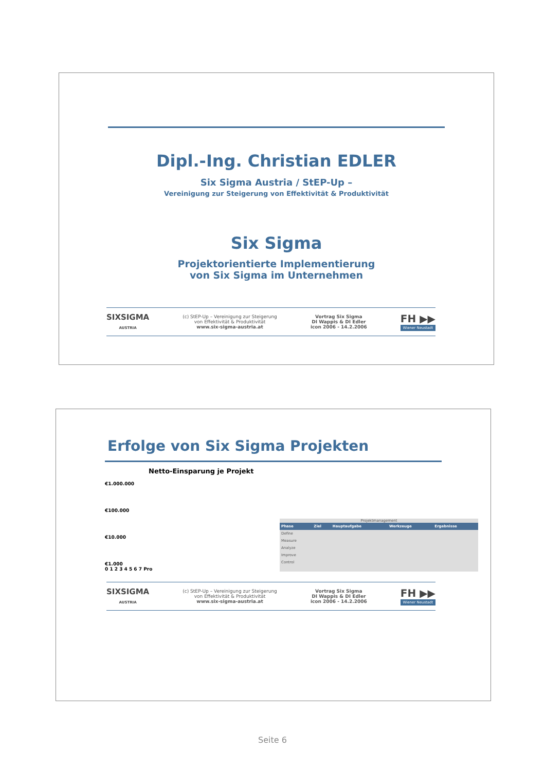Dipl.-Ing. Christian EDLER
Six Sigma Austria / StEP-Up –
Vereinigung zur Steigerung von Effektivität & Produktivität
Six Sigma
Projektorientierte Implementierung
von Six Sigma im Unternehmen
SIXSIGMA
AUSTRIA
(c) StEP-Up – Vereinigung zur Steigerung
von Effektivität & Produktivität
www.six-sigma-austria.at
Vortrag Six Sigma
DI Wappis & DI Edler
icon 2006 - 14.2.2006
FH ▶▶
Wiener Neustadt
Erfolge von Six Sigma Projekten
Netto-Einsparung je Projekt
€1.000.000
€100.000
€10.000
€1.000
0 1 2 3 4 5 6 7 Pro
Projektmanagement
| Phase | Ziel | Hauptaufgabe | Werkzeuge | Ergebnisse |
| --- | --- | --- | --- | --- |
| Define | | | | |
| Measure | | | | |
| Analyze | | | | |
| Improve | | | | |
| Control | | | | |
SIXSIGMA
AUSTRIA
(c) StEP-Up – Vereinigung zur Steigerung
von Effektivität & Produktivität
www.six-sigma-austria.at
Vortrag Six Sigma
DI Wappis & DI Edler
icon 2006 - 14.2.2006
FH ▶▶
Wiener Neustadt
Seite 6